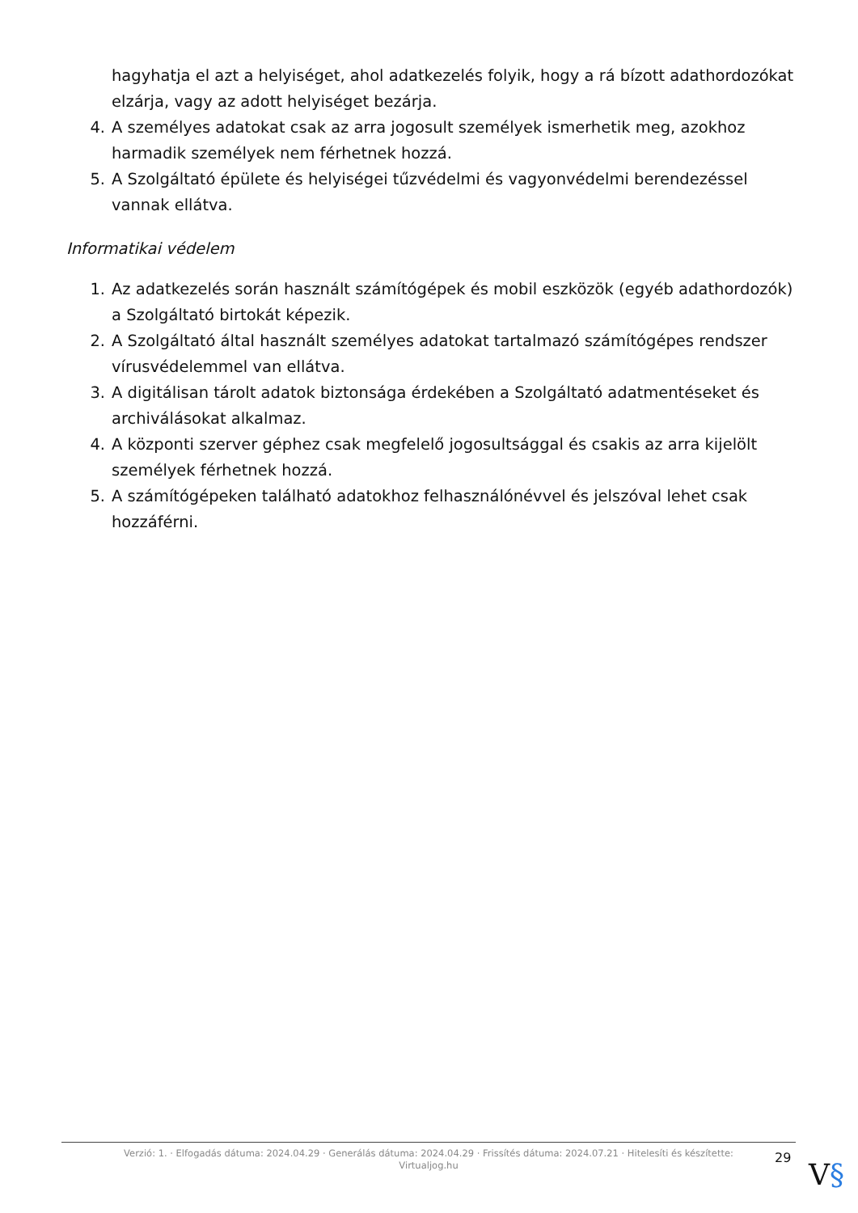hagyhatja el azt a helyiséget, ahol adatkezelés folyik, hogy a rá bízott adathordozókat elzárja, vagy az adott helyiséget bezárja.
4. A személyes adatokat csak az arra jogosult személyek ismerhetik meg, azokhoz harmadik személyek nem férhetnek hozzá.
5. A Szolgáltató épülete és helyiségei tűzvédelmi és vagyonvédelmi berendezéssel vannak ellátva.
Informatikai védelem
1. Az adatkezelés során használt számítógépek és mobil eszközök (egyéb adathordozók) a Szolgáltató birtokát képezik.
2. A Szolgáltató által használt személyes adatokat tartalmazó számítógépes rendszer vírusvédelemmel van ellátva.
3. A digitálisan tárolt adatok biztonsága érdekében a Szolgáltató adatmentéseket és archiválásokat alkalmaz.
4. A központi szerver géphez csak megfelelő jogosultsággal és csakis az arra kijelölt személyek férhetnek hozzá.
5. A számítógépeken található adatokhoz felhasználónévvel és jelszóval lehet csak hozzáférni.
Verzió: 1. · Elfogadás dátuma: 2024.04.29 · Generálás dátuma: 2024.04.29 · Frissítés dátuma: 2024.07.21 · Hitelesíti és készítette:
Virtualjog.hu
29
V§